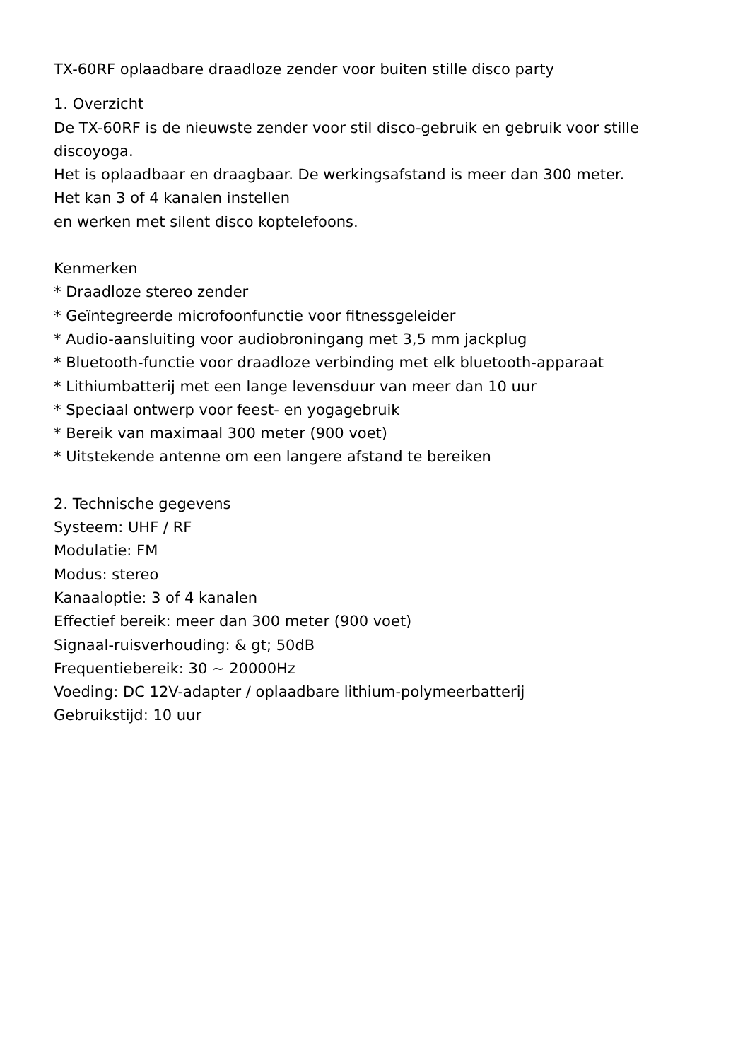TX-60RF oplaadbare draadloze zender voor buiten stille disco party
1. Overzicht
De TX-60RF is de nieuwste zender voor stil disco-gebruik en gebruik voor stille discoyoga.
Het is oplaadbaar en draagbaar. De werkingsafstand is meer dan 300 meter.
Het kan 3 of 4 kanalen instellen
en werken met silent disco koptelefoons.
Kenmerken
* Draadloze stereo zender
* Geïntegreerde microfoonfunctie voor fitnessgeleider
* Audio-aansluiting voor audiobroningang met 3,5 mm jackplug
* Bluetooth-functie voor draadloze verbinding met elk bluetooth-apparaat
* Lithiumbatterij met een lange levensduur van meer dan 10 uur
* Speciaal ontwerp voor feest- en yogagebruik
* Bereik van maximaal 300 meter (900 voet)
* Uitstekende antenne om een langere afstand te bereiken
2. Technische gegevens
Systeem: UHF / RF
Modulatie: FM
Modus: stereo
Kanaaloptie: 3 of 4 kanalen
Effectief bereik: meer dan 300 meter (900 voet)
Signaal-ruisverhouding: & gt; 50dB
Frequentiebereik: 30 ~ 20000Hz
Voeding: DC 12V-adapter / oplaadbare lithium-polymeerbatterij
Gebruikstijd: 10 uur